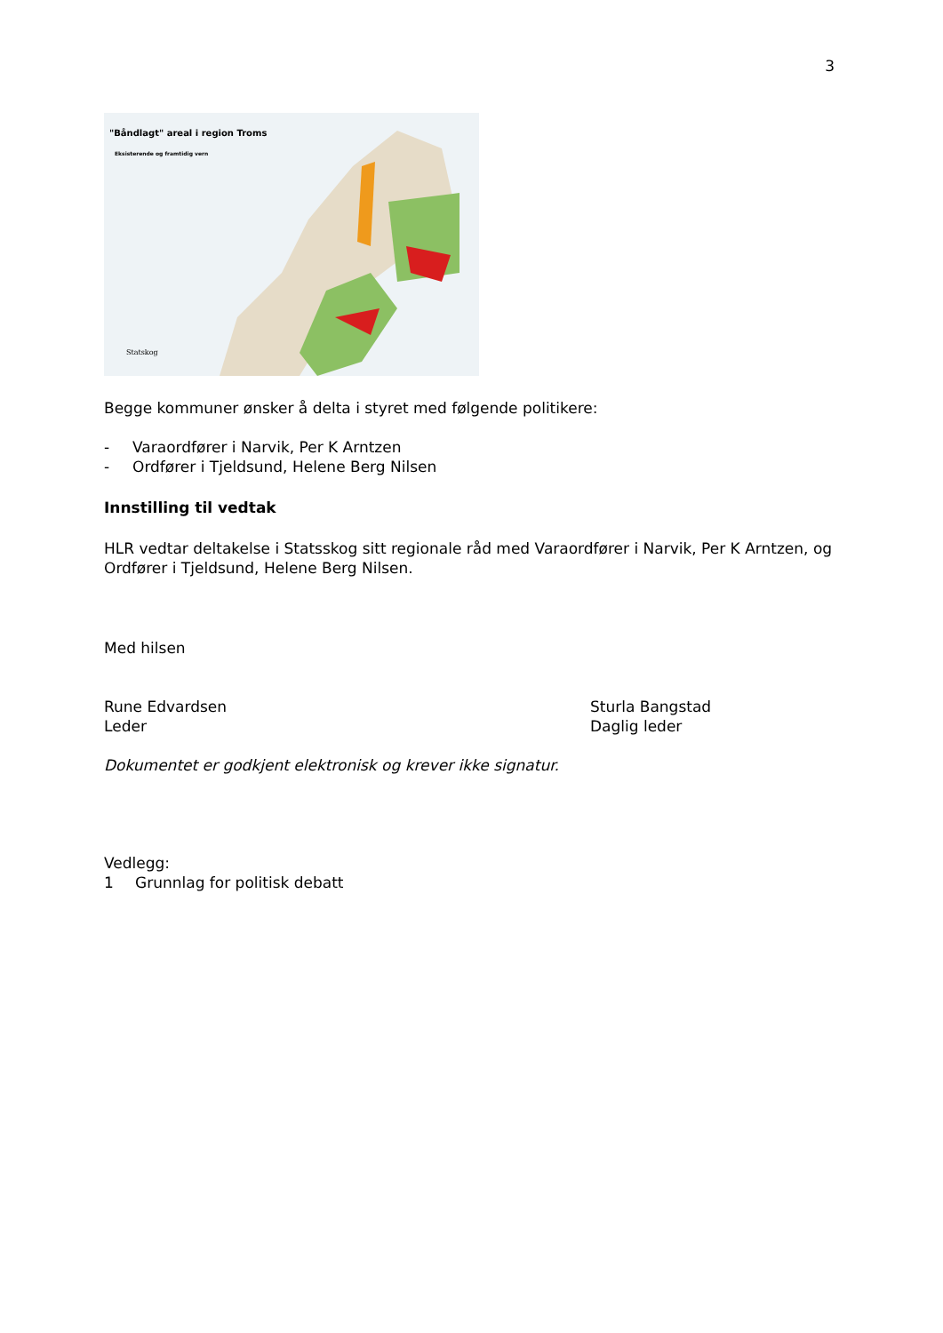3
"Båndlagt" areal i region Troms
Eksisterende og framtidig vern
Statskog
Begge kommuner ønsker å delta i styret med følgende politikere:
- Varaordfører i Narvik, Per K Arntzen
- Ordfører i Tjeldsund, Helene Berg Nilsen
Innstilling til vedtak
HLR vedtar deltakelse i Statsskog sitt regionale råd med Varaordfører i Narvik, Per K Arntzen, og Ordfører i Tjeldsund, Helene Berg Nilsen.
Med hilsen
Rune Edvardsen
Leder
Sturla Bangstad
Daglig leder
Dokumentet er godkjent elektronisk og krever ikke signatur.
Vedlegg:
1 Grunnlag for politisk debatt